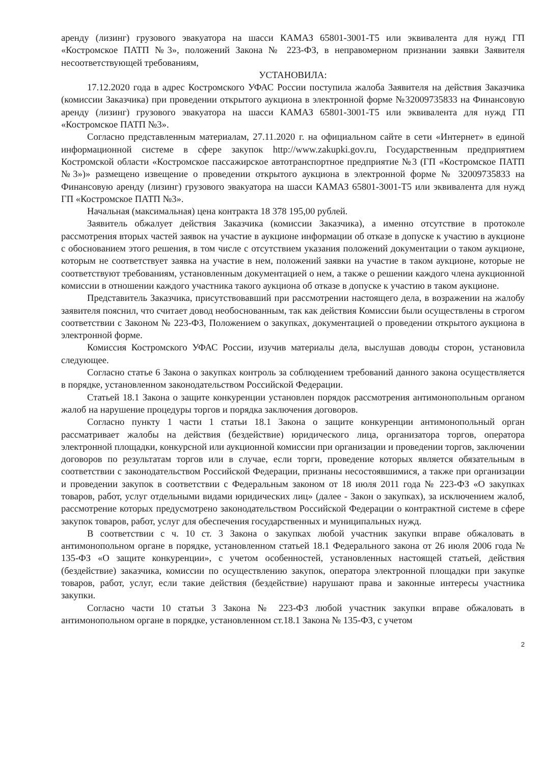аренду (лизинг) грузового эвакуатора на шасси КАМАЗ 65801-3001-Т5 или эквивалента для нужд ГП «Костромское ПАТП №3», положений Закона № 223-ФЗ, в неправомерном признании заявки Заявителя несоответствующей требованиям,
УСТАНОВИЛА:
17.12.2020 года в адрес Костромского УФАС России поступила жалоба Заявителя на действия Заказчика (комиссии Заказчика) при проведении открытого аукциона в электронной форме №32009735833 на Финансовую аренду (лизинг) грузового эвакуатора на шасси КАМАЗ 65801-3001-Т5 или эквивалента для нужд ГП «Костромское ПАТП №3».
Согласно представленным материалам, 27.11.2020 г. на официальном сайте в сети «Интернет» в единой информационной системе в сфере закупок http://www.zakupki.gov.ru, Государственным предприятием Костромской области «Костромское пассажирское автотранспортное предприятие №3 (ГП «Костромское ПАТП №3»)» размещено извещение о проведении открытого аукциона в электронной форме № 32009735833 на Финансовую аренду (лизинг) грузового эвакуатора на шасси КАМАЗ 65801-3001-Т5 или эквивалента для нужд ГП «Костромское ПАТП №3».
Начальная (максимальная) цена контракта 18 378 195,00 рублей.
Заявитель обжалует действия Заказчика (комиссии Заказчика), а именно отсутствие в протоколе рассмотрения вторых частей заявок на участие в аукционе информации об отказе в допуске к участию в аукционе с обоснованием этого решения, в том числе с отсутствием указания положений документации о таком аукционе, которым не соответствует заявка на участие в нем, положений заявки на участие в таком аукционе, которые не соответствуют требованиям, установленным документацией о нем, а также о решении каждого члена аукционной комиссии в отношении каждого участника такого аукциона об отказе в допуске к участию в таком аукционе.
Представитель Заказчика, присутствовавший при рассмотрении настоящего дела, в возражении на жалобу заявителя пояснил, что считает довод необоснованным, так как действия Комиссии были осуществлены в строгом соответствии с Законом № 223-ФЗ, Положением о закупках, документацией о проведении открытого аукциона в электронной форме.
Комиссия Костромского УФАС России, изучив материалы дела, выслушав доводы сторон, установила следующее.
Согласно статье 6 Закона о закупках контроль за соблюдением требований данного закона осуществляется в порядке, установленном законодательством Российской Федерации.
Статьей 18.1 Закона о защите конкуренции установлен порядок рассмотрения антимонопольным органом жалоб на нарушение процедуры торгов и порядка заключения договоров.
Согласно пункту 1 части 1 статьи 18.1 Закона о защите конкуренции антимонопольный орган рассматривает жалобы на действия (бездействие) юридического лица, организатора торгов, оператора электронной площадки, конкурсной или аукционной комиссии при организации и проведении торгов, заключении договоров по результатам торгов или в случае, если торги, проведение которых является обязательным в соответствии с законодательством Российской Федерации, признаны несостоявшимися, а также при организации и проведении закупок в соответствии с Федеральным законом от 18 июля 2011 года № 223-ФЗ «О закупках товаров, работ, услуг отдельными видами юридических лиц» (далее - Закон о закупках), за исключением жалоб, рассмотрение которых предусмотрено законодательством Российской Федерации о контрактной системе в сфере закупок товаров, работ, услуг для обеспечения государственных и муниципальных нужд.
В соответствии с ч. 10 ст. 3 Закона о закупках любой участник закупки вправе обжаловать в антимонопольном органе в порядке, установленном статьей 18.1 Федерального закона от 26 июля 2006 года № 135-ФЗ «О защите конкуренции», с учетом особенностей, установленных настоящей статьей, действия (бездействие) заказчика, комиссии по осуществлению закупок, оператора электронной площадки при закупке товаров, работ, услуг, если такие действия (бездействие) нарушают права и законные интересы участника закупки.
Согласно части 10 статьи 3 Закона № 223-ФЗ любой участник закупки вправе обжаловать в антимонопольном органе в порядке, установленном ст.18.1 Закона № 135-ФЗ, с учетом
2